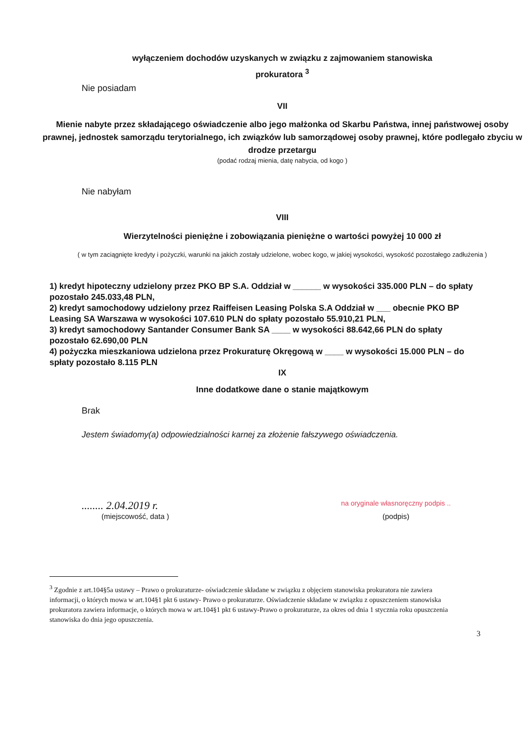wyłączeniem dochodów uzyskanych w związku z zajmowaniem stanowiska
prokuratora <sup>3</sup>
Nie posiadam
VII
Mienie nabyte przez składającego oświadczenie albo jego małżonka od Skarbu Państwa, innej państwowej osoby prawnej, jednostek samorządu terytorialnego, ich związków lub samorządowej osoby prawnej, które podlegało zbyciu w drodze przetargu
(podać rodzaj mienia, datę nabycia, od kogo )
Nie nabyłam
VIII
Wierzytelności pieniężne i zobowiązania pieniężne o wartości powyżej 10 000 zł
( w tym zaciągnięte kredyty i pożyczki, warunki na jakich zostały udzielone, wobec kogo, w jakiej wysokości, wysokość pozostałego zadłużenia )
1) kredyt hipoteczny udzielony przez PKO BP S.A. Oddział w ______ w wysokości 335.000 PLN – do spłaty pozostało 245.033,48 PLN,
2) kredyt samochodowy udzielony przez Raiffeisen Leasing Polska S.A Oddział w ___ obecnie PKO BP Leasing SA Warszawa w wysokości 107.610 PLN do spłaty pozostało 55.910,21 PLN,
3) kredyt samochodowy Santander Consumer Bank SA ____ w wysokości 88.642,66 PLN do spłaty pozostało 62.690,00 PLN
4) pożyczka mieszkaniowa udzielona przez Prokuraturę Okręgową w ____ w wysokości 15.000 PLN – do spłaty pozostało 8.115 PLN
IX
Inne dodatkowe dane o stanie majątkowym
Brak
Jestem świadomy(a) odpowiedzialności karnej za złożenie fałszywego oświadczenia.
........ 2.04.2019 r.
(miejscowość, data )
na oryginale własnoręczny podpis ..
(podpis)
<sup>3</sup> Zgodnie z art.104§5a ustawy – Prawo o prokuraturze- oświadczenie składane w związku z objęciem stanowiska prokuratora nie zawiera informacji, o których mowa w art.104§1 pkt 6 ustawy- Prawo o prokuraturze. Oświadczenie składane w związku z opuszczeniem stanowiska prokuratora zawiera informacje, o których mowa w art.104§1 pkt 6 ustawy-Prawo o prokuraturze, za okres od dnia 1 stycznia roku opuszczenia stanowiska do dnia jego opuszczenia.
3